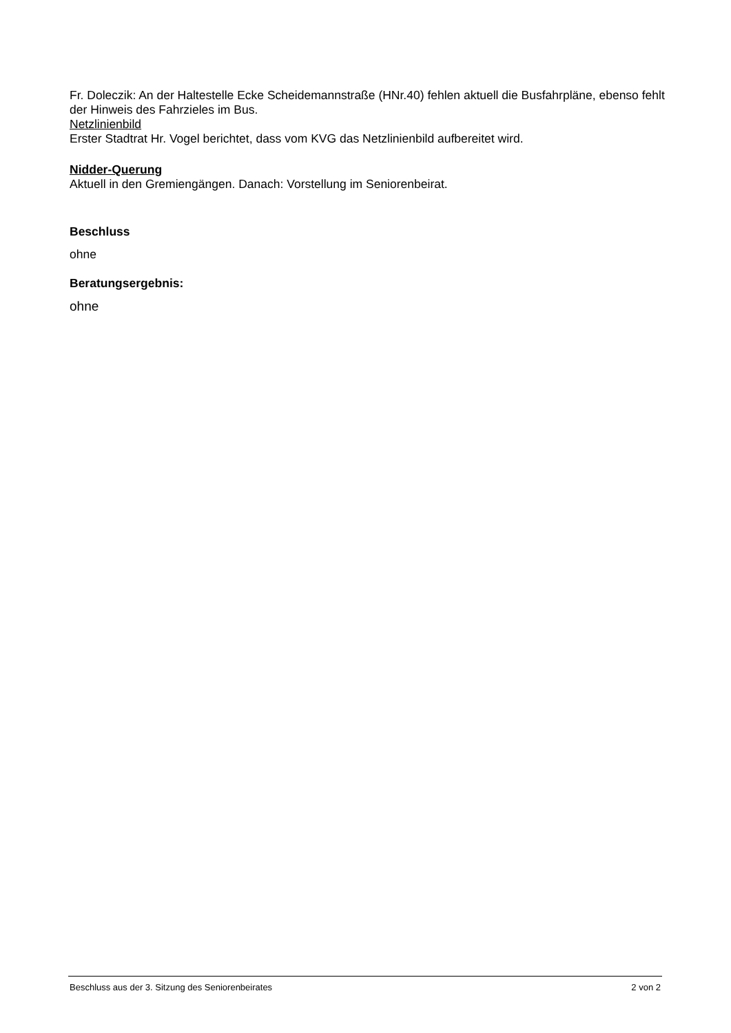Fr. Doleczik: An der Haltestelle Ecke Scheidemannstraße (HNr.40) fehlen aktuell die Busfahrpläne, ebenso fehlt der Hinweis des Fahrzieles im Bus.
Netzlinienbild
Erster Stadtrat Hr. Vogel berichtet, dass vom KVG das Netzlinienbild aufbereitet wird.
Nidder-Querung
Aktuell in den Gremiengängen. Danach: Vorstellung im Seniorenbeirat.
Beschluss
ohne
Beratungsergebnis:
ohne
Beschluss aus der 3. Sitzung des Seniorenbeirates 2 von 2